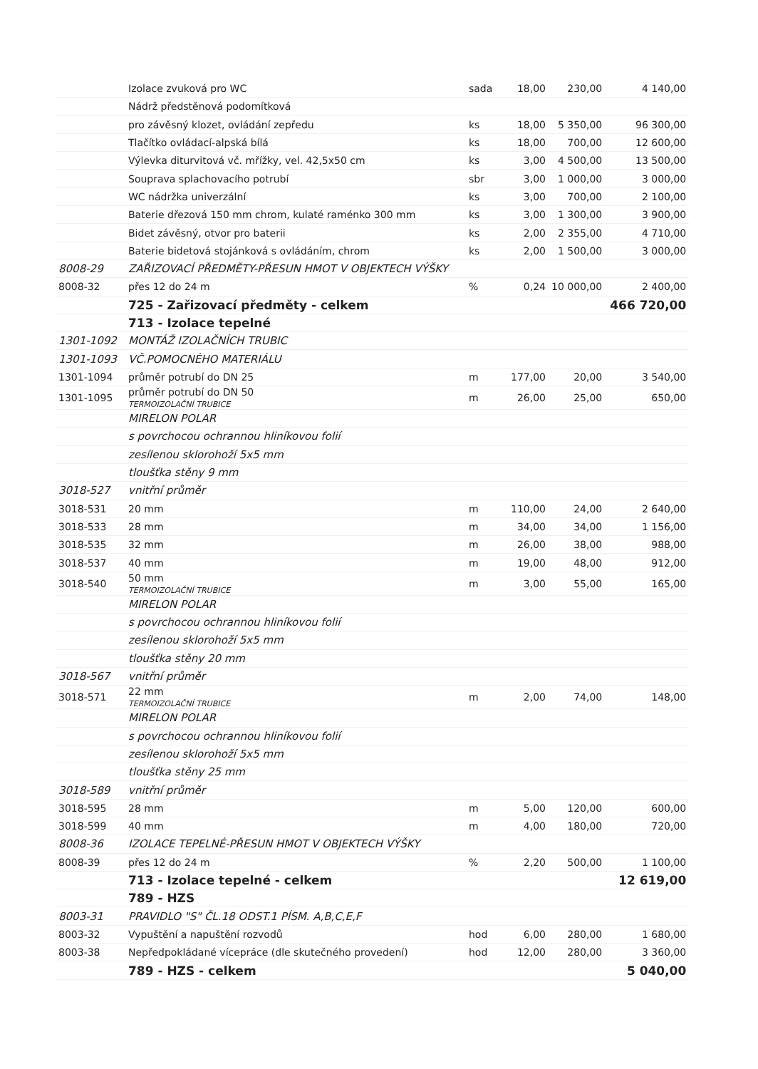| | Izolace zvuková pro WC | sada | 18,00 | 230,00 | 4 140,00 |
| | Nádrž předstěnová podomítková | | | | |
| | pro závěsný klozet, ovládání zepředu | ks | 18,00 | 5 350,00 | 96 300,00 |
| | Tlačítko ovládací-alpská bílá | ks | 18,00 | 700,00 | 12 600,00 |
| | Výlevka diturvitová vč. mřížky, vel. 42,5x50 cm | ks | 3,00 | 4 500,00 | 13 500,00 |
| | Souprava splachovacího potrubí | sbr | 3,00 | 1 000,00 | 3 000,00 |
| | WC nádržka univerzální | ks | 3,00 | 700,00 | 2 100,00 |
| | Baterie dřezová 150 mm chrom, kulaté raménko 300 mm | ks | 3,00 | 1 300,00 | 3 900,00 |
| | Bidet závěsný, otvor pro baterii | ks | 2,00 | 2 355,00 | 4 710,00 |
| | Baterie bidetová stojánková s ovládáním, chrom | ks | 2,00 | 1 500,00 | 3 000,00 |
| 8008-29 | ZAŘIZOVACÍ PŘEDMĚTY-PŘESUN HMOT V OBJEKTECH VÝŠKY | | | | |
| 8008-32 | přes 12 do 24 m | % | 0,24 | 10 000,00 | 2 400,00 |
| | 725 - Zařizovací předměty - celkem | | | | 466 720,00 |
| | 713 - Izolace tepelné | | | | |
| 1301-1092 | MONTÁŽ IZOLAČNÍCH TRUBIC | | | | |
| 1301-1093 | VČ.POMOCNÉHO MATERIÁLU | | | | |
| 1301-1094 | průměr potrubí do DN 25 | m | 177,00 | 20,00 | 3 540,00 |
| 1301-1095 | průměr potrubí do DN 50 TERMOIZOLAČNÍ TRUBICE | m | 26,00 | 25,00 | 650,00 |
| | MIRELON POLAR | | | | |
| | s povrchocou ochrannou hliníkovou folií | | | | |
| | zesílenou sklorohoží 5x5 mm | | | | |
| | tloušťka stěny 9 mm | | | | |
| 3018-527 | vnitřní průměr | | | | |
| 3018-531 | 20 mm | m | 110,00 | 24,00 | 2 640,00 |
| 3018-533 | 28 mm | m | 34,00 | 34,00 | 1 156,00 |
| 3018-535 | 32 mm | m | 26,00 | 38,00 | 988,00 |
| 3018-537 | 40 mm | m | 19,00 | 48,00 | 912,00 |
| 3018-540 | 50 mm TERMOIZOLAČNÍ TRUBICE | m | 3,00 | 55,00 | 165,00 |
| | MIRELON POLAR | | | | |
| | s povrchocou ochrannou hliníkovou folií | | | | |
| | zesílenou sklorohoží 5x5 mm | | | | |
| | tloušťka stěny 20 mm | | | | |
| 3018-567 | vnitřní průměr | | | | |
| 3018-571 | 22 mm TERMOIZOLAČNÍ TRUBICE | m | 2,00 | 74,00 | 148,00 |
| | MIRELON POLAR | | | | |
| | s povrchocou ochrannou hliníkovou folií | | | | |
| | zesílenou sklorohoží 5x5 mm | | | | |
| | tloušťka stěny 25 mm | | | | |
| 3018-589 | vnitřní průměr | | | | |
| 3018-595 | 28 mm | m | 5,00 | 120,00 | 600,00 |
| 3018-599 | 40 mm | m | 4,00 | 180,00 | 720,00 |
| 8008-36 | IZOLACE TEPELNÉ-PŘESUN HMOT V OBJEKTECH VÝŠKY | | | | |
| 8008-39 | přes 12 do 24 m | % | 2,20 | 500,00 | 1 100,00 |
| | 713 - Izolace tepelné - celkem | | | | 12 619,00 |
| | 789 - HZS | | | | |
| 8003-31 | PRAVIDLO "S" ČL.18 ODST.1 PÍSM. A,B,C,E,F | | | | |
| 8003-32 | Vypuštění a napuštění rozvodů | hod | 6,00 | 280,00 | 1 680,00 |
| 8003-38 | Nepředpokládané vícepráce (dle skutečného provedení) | hod | 12,00 | 280,00 | 3 360,00 |
| | 789 - HZS - celkem | | | | 5 040,00 |